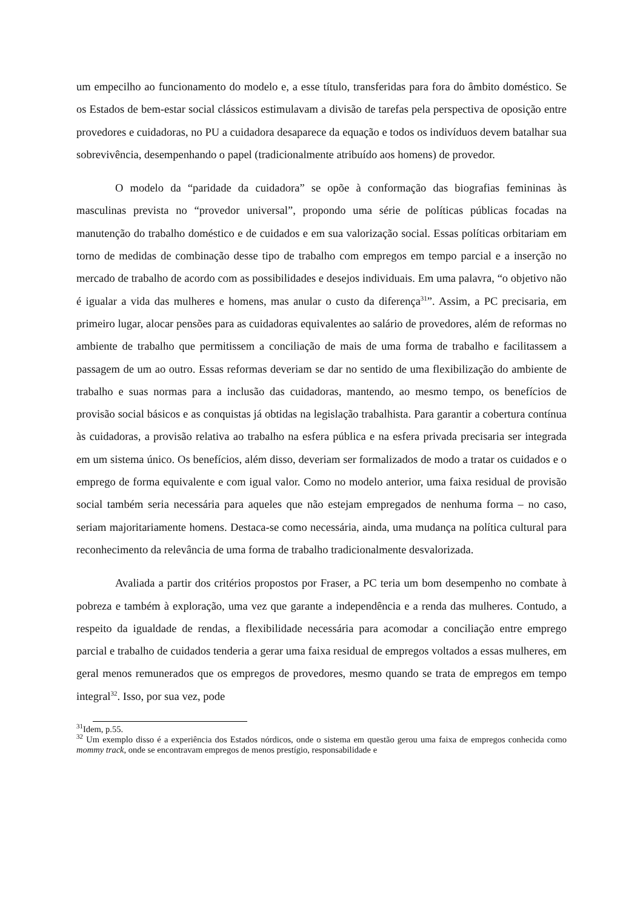um empecilho ao funcionamento do modelo e, a esse título, transferidas para fora do âmbito doméstico. Se os Estados de bem-estar social clássicos estimulavam a divisão de tarefas pela perspectiva de oposição entre provedores e cuidadoras, no PU a cuidadora desaparece da equação e todos os indivíduos devem batalhar sua sobrevivência, desempenhando o papel (tradicionalmente atribuído aos homens) de provedor.
O modelo da “paridade da cuidadora” se opõe à conformação das biografias femininas às masculinas prevista no “provedor universal”, propondo uma série de políticas públicas focadas na manutenção do trabalho doméstico e de cuidados e em sua valorização social. Essas políticas orbitariam em torno de medidas de combinação desse tipo de trabalho com empregos em tempo parcial e a inserção no mercado de trabalho de acordo com as possibilidades e desejos individuais. Em uma palavra, “o objetivo não é igualar a vida das mulheres e homens, mas anular o custo da diferença<sup>31</sup>”. Assim, a PC precisaria, em primeiro lugar, alocar pensões para as cuidadoras equivalentes ao salário de provedores, além de reformas no ambiente de trabalho que permitissem a conciliação de mais de uma forma de trabalho e facilitassem a passagem de um ao outro. Essas reformas deveriam se dar no sentido de uma flexibilização do ambiente de trabalho e suas normas para a inclusão das cuidadoras, mantendo, ao mesmo tempo, os benefícios de provisão social básicos e as conquistas já obtidas na legislação trabalhista. Para garantir a cobertura contínua às cuidadoras, a provisão relativa ao trabalho na esfera pública e na esfera privada precisaria ser integrada em um sistema único. Os benefícios, além disso, deveriam ser formalizados de modo a tratar os cuidados e o emprego de forma equivalente e com igual valor. Como no modelo anterior, uma faixa residual de provisão social também seria necessária para aqueles que não estejam empregados de nenhuma forma – no caso, seriam majoritariamente homens. Destaca-se como necessária, ainda, uma mudança na política cultural para reconhecimento da relevância de uma forma de trabalho tradicionalmente desvalorizada.
Avaliada a partir dos critérios propostos por Fraser, a PC teria um bom desempenho no combate à pobreza e também à exploração, uma vez que garante a independência e a renda das mulheres. Contudo, a respeito da igualdade de rendas, a flexibilidade necessária para acomodar a conciliação entre emprego parcial e trabalho de cuidados tenderia a gerar uma faixa residual de empregos voltados a essas mulheres, em geral menos remunerados que os empregos de provedores, mesmo quando se trata de empregos em tempo integral<sup>32</sup>. Isso, por sua vez, pode
<sup>31</sup> Idem, p.55.
<sup>32</sup> Um exemplo disso é a experiência dos Estados nórdicos, onde o sistema em questão gerou uma faixa de empregos conhecida como mommy track, onde se encontravam empregos de menos prestígio, responsabilidade e